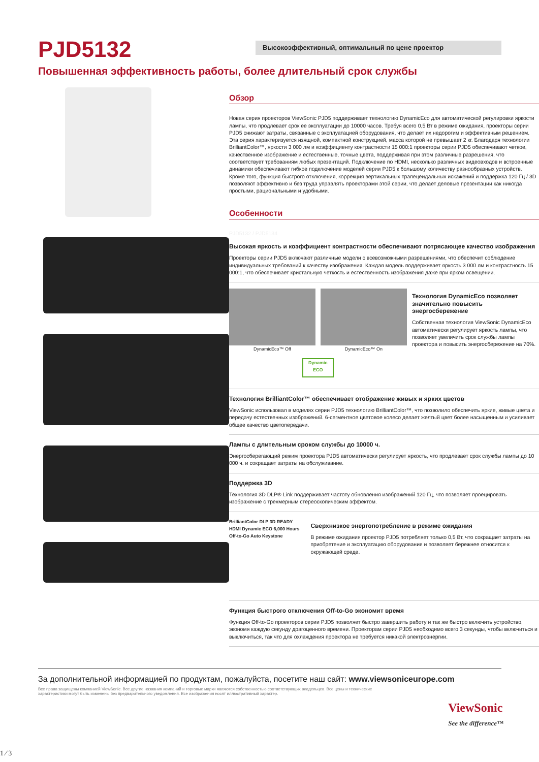PJD5132
Высокоэффективный, оптимальный по цене проектор
Повышенная эффективность работы, более длительный срок службы
Обзор
Новая серия проекторов ViewSonic PJD5 поддерживает технологию DynamicEco для автоматической регулировки яркости лампы, что продлевает срок ее эксплуатации до 10000 часов. Требуя всего 0,5 Вт в режиме ожидания, проекторы серии PJD5 снижают затраты, связанные с эксплуатацией оборудования, что делает их недорогим и эффективным решением. Эта серия характеризуется изящной, компактной конструкцией, масса которой не превышает 2 кг. Благодаря технологии BrilliantColor™, яркости 3 000 лм и коэффициенту контрастности 15 000:1 проекторы серии PJD5 обеспечивают четкое, качественное изображение и естественные, точные цвета, поддерживая при этом различные разрешения, что соответствует требованиям любых презентаций. Подключение по HDMI, несколько различных видеовходов и встроенные динамики обеспечивают гибкое подключение моделей серии PJD5 к большому количеству разнообразных устройств. Кроме того, функция быстрого отключения, коррекция вертикальных трапецеидальных искажений и поддержка 120 Гц / 3D позволяют эффективно и без труда управлять проекторами этой серии, что делает деловые презентации как никогда простыми, рациональными и удобными.
Особенности
PJD5132 / PJD5134
Высокая яркость и коэффициент контрастности обеспечивают потрясающее качество изображения
Проекторы серии PJD5 включают различные модели с всевозможными разрешениями, что обеспечит соблюдение индивидуальных требований к качеству изображения. Каждая модель поддерживает яркость 3 000 лм и контрастность 15 000:1, что обеспечивает кристальную четкость и естественность изображения даже при ярком освещении.
DynamicEco™ Off DynamicEco™ On
Dynamic ECO
Технология DynamicEco позволяет значительно повысить энергосбережение
Собственная технология ViewSonic DynamicEco автоматически регулирует яркость лампы, что позволяет увеличить срок службы лампы проектора и повысить энергосбережение на 70%.
Технология BrilliantColor™ обеспечивает отображение живых и ярких цветов
ViewSonic использовал в моделях серии PJD5 технологию BrilliantColor™, что позволило обеспечить яркие, живые цвета и передачу естественных изображений. 6-сегментное цветовое колесо делает желтый цвет более насыщенным и усиливает общее качество цветопередачи.
Лампы с длительным сроком службы до 10000 ч.
Энергосберегающий режим проектора PJD5 автоматически регулирует яркость, что продлевает срок службы лампы до 10 000 ч. и сокращает затраты на обслуживание.
Поддержка 3D
Технология 3D DLP® Link поддерживает частоту обновления изображений 120 Гц, что позволяет проецировать изображение с трехмерным стереоскопическим эффектом.
BrilliantColor DLP 3D READY HDMI Dynamic ECO 6,000 Hours Off-to-Go Auto Keystone
Сверхнизкое энергопотребление в режиме ожидания
В режиме ожидания проектор PJD5 потребляет только 0,5 Вт, что сокращает затраты на приобретение и эксплуатацию оборудования и позволяет бережнее относится к окружающей среде.
Функция быстрого отключения Off-to-Go экономит время
Функция Off-to-Go проекторов серии PJD5 позволяет быстро завершить работу и так же быстро включить устройство, экономя каждую секунду драгоценного времени. Проекторам серии PJD5 необходимо всего 3 секунды, чтобы включиться и выключиться, так что для охлаждения проектора не требуется никакой электроэнергии.
За дополнительной информацией по продуктам, пожалуйста, посетите наш сайт: www.viewsoniceurope.com
Все права защищены компанией ViewSonic. Все другие названия компаний и торговые марки являются собственностью соответствующих владельцев. Все цены и технические характеристики могут быть изменены без предварительного уведомления. Все изображения носят иллюстративный характер.
ViewSonic
See the difference™
1 ∕ 3